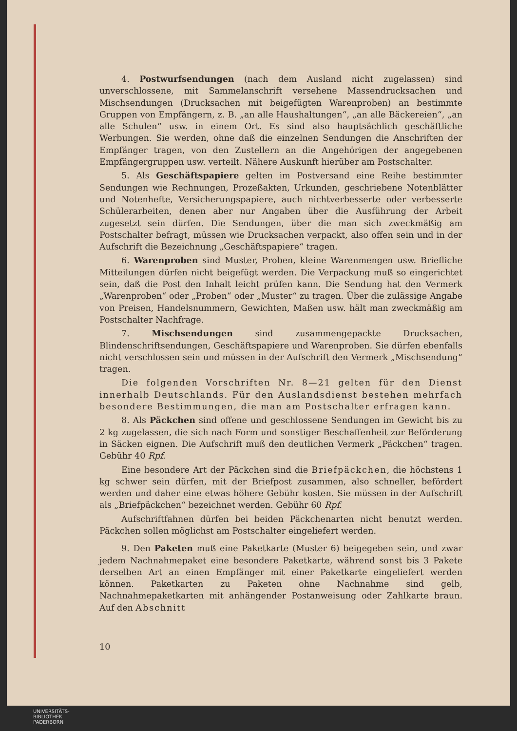4. Postwurfsendungen (nach dem Ausland nicht zugelassen) sind unverschlossene, mit Sammelanschrift versehene Massendrucksachen und Mischsendungen (Drucksachen mit beigefügten Warenproben) an bestimmte Gruppen von Empfängern, z. B. „an alle Haushaltungen“, „an alle Bäckereien“, „an alle Schulen“ usw. in einem Ort. Es sind also hauptsächlich geschäftliche Werbungen. Sie werden, ohne daß die einzelnen Sendungen die Anschriften der Empfänger tragen, von den Zustellern an die Angehörigen der angegebenen Empfängergruppen usw. verteilt. Nähere Auskunft hierüber am Postschalter.
5. Als Geschäftspapiere gelten im Postversand eine Reihe bestimmter Sendungen wie Rechnungen, Prozeßakten, Urkunden, geschriebene Notenblätter und Notenhefte, Versicherungspapiere, auch nichtverbesserte oder verbesserte Schülerarbeiten, denen aber nur Angaben über die Ausführung der Arbeit zugesetzt sein dürfen. Die Sendungen, über die man sich zweckmäßig am Postschalter befragt, müssen wie Drucksachen verpackt, also offen sein und in der Aufschrift die Bezeichnung „Geschäftspapiere“ tragen.
6. Warenproben sind Muster, Proben, kleine Warenmengen usw. Briefliche Mitteilungen dürfen nicht beigefügt werden. Die Verpackung muß so eingerichtet sein, daß die Post den Inhalt leicht prüfen kann. Die Sendung hat den Vermerk „Warenproben“ oder „Proben“ oder „Muster“ zu tragen. Über die zulässige Angabe von Preisen, Handelsnummern, Gewichten, Maßen usw. hält man zweckmäßig am Postschalter Nachfrage.
7. Mischsendungen sind zusammengepackte Drucksachen, Blindenschriftsendungen, Geschäftspapiere und Warenproben. Sie dürfen ebenfalls nicht verschlossen sein und müssen in der Aufschrift den Vermerk „Mischsendung“ tragen.
Die folgenden Vorschriften Nr. 8—21 gelten für den Dienst innerhalb Deutschlands. Für den Auslandsdienst bestehen mehrfach besondere Bestimmungen, die man am Postschalter erfragen kann.
8. Als Päckchen sind offene und geschlossene Sendungen im Gewicht bis zu 2 kg zugelassen, die sich nach Form und sonstiger Beschaffenheit zur Beförderung in Säcken eignen. Die Aufschrift muß den deutlichen Vermerk „Päckchen“ tragen. Gebühr 40 Rpf.
Eine besondere Art der Päckchen sind die Briefpäckchen, die höchstens 1 kg schwer sein dürfen, mit der Briefpost zusammen, also schneller, befördert werden und daher eine etwas höhere Gebühr kosten. Sie müssen in der Aufschrift als „Briefpäckchen“ bezeichnet werden. Gebühr 60 Rpf.
Aufschriftfahnen dürfen bei beiden Päckchenarten nicht benutzt werden. Päckchen sollen möglichst am Postschalter eingeliefert werden.
9. Den Paketen muß eine Paketkarte (Muster 6) beigegeben sein, und zwar jedem Nachnahmepaket eine besondere Paketkarte, während sonst bis 3 Pakete derselben Art an einen Empfänger mit einer Paketkarte eingeliefert werden können. Paketkarten zu Paketen ohne Nachnahme sind gelb, Nachnahmepaketkarten mit anhängender Postanweisung oder Zahlkarte braun. Auf den Abschnitt
10
UNIVERSITÄTS-
BIBLIOTHEK
PADERBORN